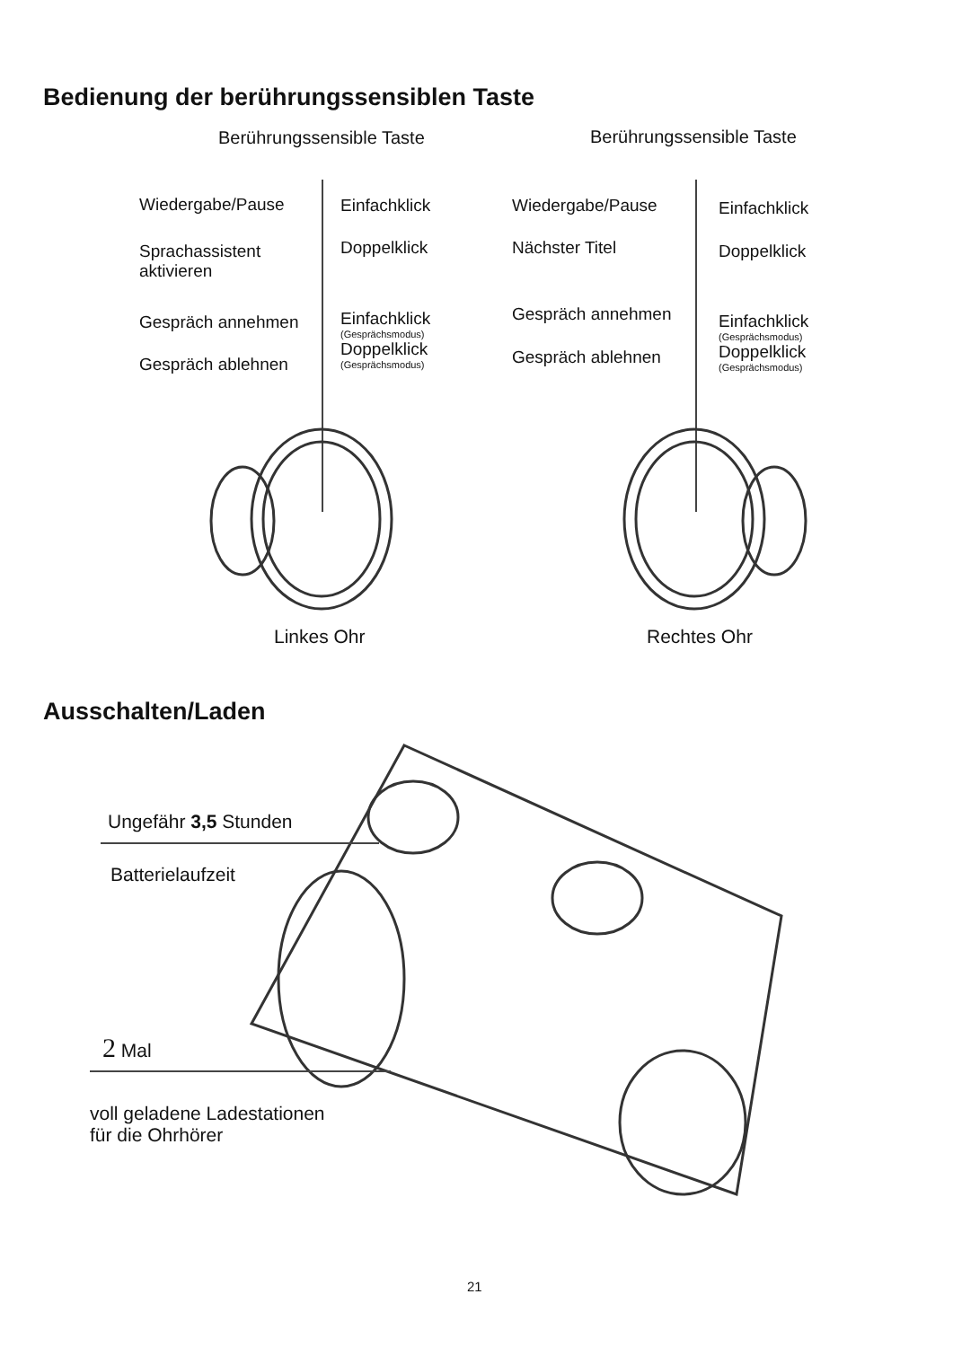Bedienung der berührungssensiblen Taste
Berührungssensible Taste Berührungssensible Taste
Wiedergabe/Pause Einfachklick
Sprachassistent
aktivieren
Doppelklick
Gespräch annehmen Einfachklick
(Gesprächsmodus)
Doppelklick
(Gesprächsmodus)
Gespräch ablehnen
Wiedergabe/Pause Einfachklick
Nächster Titel Doppelklick
Gespräch annehmen Einfachklick
(Gesprächsmodus)
Doppelklick
(Gesprächsmodus)
Gespräch ablehnen
Linkes Ohr Rechtes Ohr
Ausschalten/Laden
Ungefähr 3,5 Stunden
Batterielaufzeit
2 Mal
voll geladene Ladestationen
für die Ohrhörer
21